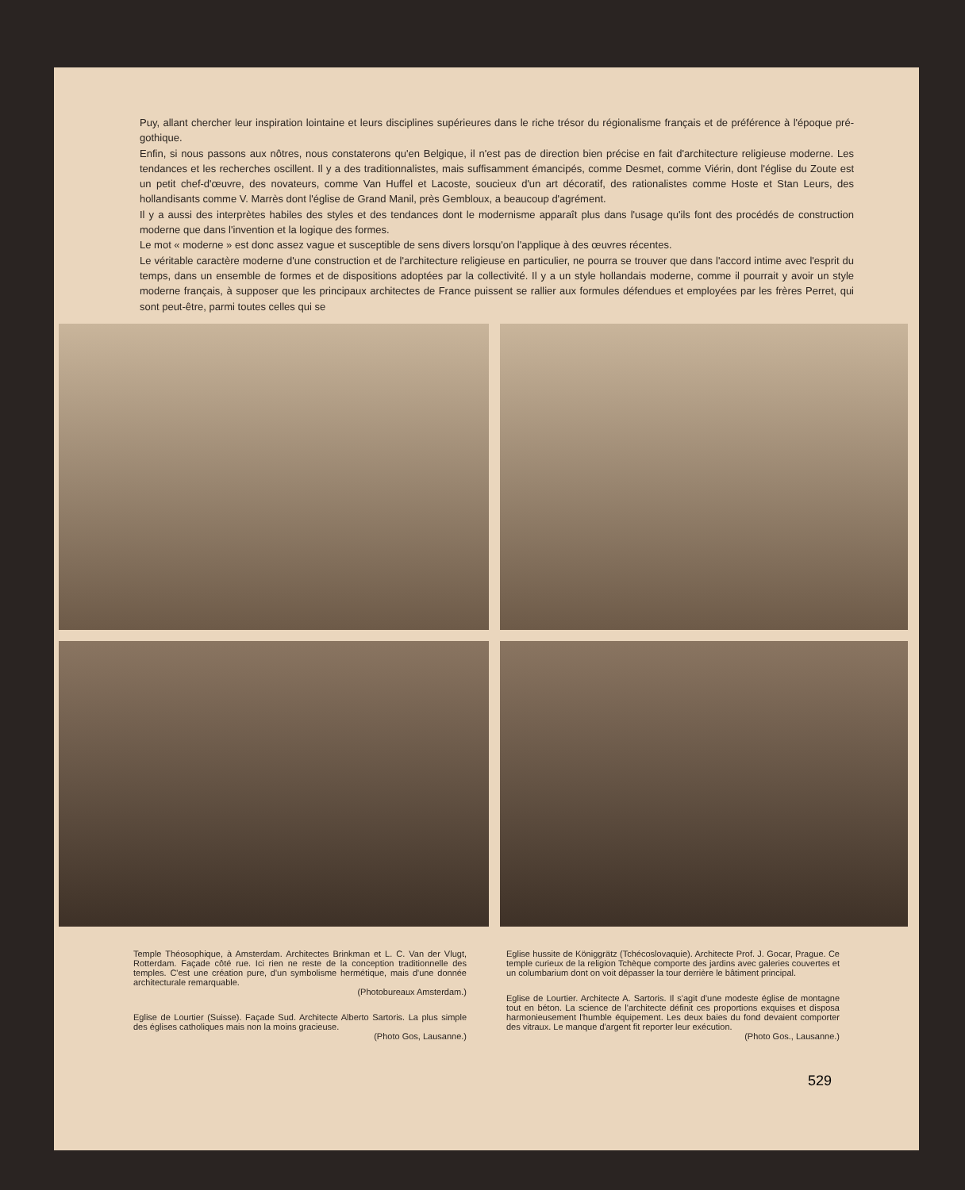Puy, allant chercher leur inspiration lointaine et leurs disciplines supérieures dans le riche trésor du régionalisme français et de préférence à l'époque pré-gothique.
Enfin, si nous passons aux nôtres, nous constaterons qu'en Belgique, il n'est pas de direction bien précise en fait d'architecture religieuse moderne. Les tendances et les recherches oscillent. Il y a des traditionnalistes, mais suffisamment émancipés, comme Desmet, comme Viérin, dont l'église du Zoute est un petit chef-d'œuvre, des novateurs, comme Van Huffel et Lacoste, soucieux d'un art décoratif, des rationalistes comme Hoste et Stan Leurs, des hollandisants comme V. Marrès dont l'église de Grand Manil, près Gembloux, a beaucoup d'agrément.
Il y a aussi des interprètes habiles des styles et des tendances dont le modernisme apparaît plus dans l'usage qu'ils font des procédés de construction moderne que dans l'invention et la logique des formes.
Le mot « moderne » est donc assez vague et susceptible de sens divers lorsqu'on l'applique à des œuvres récentes.
Le véritable caractère moderne d'une construction et de l'architecture religieuse en particulier, ne pourra se trouver que dans l'accord intime avec l'esprit du temps, dans un ensemble de formes et de dispositions adoptées par la collectivité. Il y a un style hollandais moderne, comme il pourrait y avoir un style moderne français, à supposer que les principaux architectes de France puissent se rallier aux formules défendues et employées par les frères Perret, qui sont peut-être, parmi toutes celles qui se
Temple Théosophique, à Amsterdam. Architectes Brinkman et L. C. Van der Vlugt, Rotterdam. Façade côté rue. Ici rien ne reste de la conception traditionnelle des temples. C'est une création pure, d'un symbolisme hermétique, mais d'une donnée architecturale remarquable.
(Photobureaux Amsterdam.)
Eglise de Lourtier (Suisse). Façade Sud. Architecte Alberto Sartoris. La plus simple des églises catholiques mais non la moins gracieuse.
(Photo Gos, Lausanne.)
Eglise hussite de Königgrätz (Tchécoslovaquie). Architecte Prof. J. Gocar, Prague. Ce temple curieux de la religion Tchèque comporte des jardins avec galeries couvertes et un columbarium dont on voit dépasser la tour derrière le bâtiment principal.
Eglise de Lourtier. Architecte A. Sartoris. Il s'agit d'une modeste église de montagne tout en béton. La science de l'architecte définit ces proportions exquises et disposa harmonieusement l'humble équipement. Les deux baies du fond devaient comporter des vitraux. Le manque d'argent fit reporter leur exécution.
(Photo Gos., Lausanne.)
529